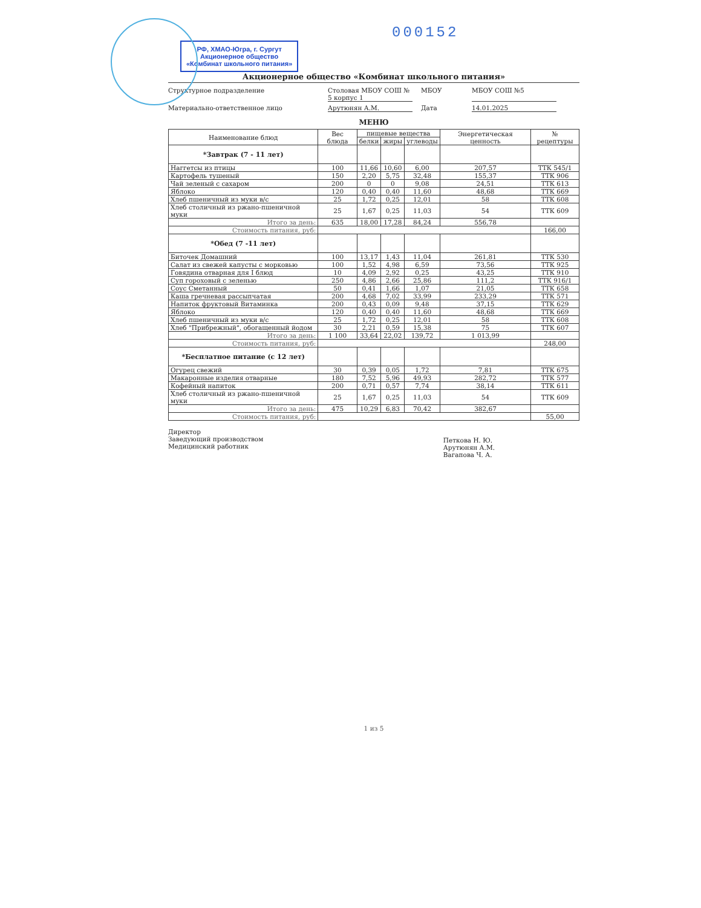000152 РФ, ХМАО-Югра, г. Сургут
Акционерное общество
«Комбинат школьного питания»
Акционерное общество «Комбинат школьного питания»
Структурное подразделение
Столовая МБОУ СОШ № 5 корпус 1
МБОУ
МБОУ СОШ №5
Материально-ответственное лицо
Арутюнян А.М.
Дата
14.01.2025
МЕНЮ
| Наименование блюд | Вес блюда | пищевые вещества | | | Энергетическая ценность | № рецептуры |
| --- | --- | --- | --- | --- | --- | --- |
| | | белки | жиры | углеводы | | |
| *Завтрак (7 - 11 лет) | | | | | | |
| Наггетсы из птицы | 100 | 11,66 | 10,60 | 6,00 | 207,57 | ТТК 545/1 |
| Картофель тушеный | 150 | 2,20 | 5,75 | 32,48 | 155,37 | ТТК 906 |
| Чай зеленый с сахаром | 200 | 0 | 0 | 9,08 | 24,51 | ТТК 613 |
| Яблоко | 120 | 0,40 | 0,40 | 11,60 | 48,68 | ТТК 669 |
| Хлеб пшеничный из муки в/с | 25 | 1,72 | 0,25 | 12,01 | 58 | ТТК 608 |
| Хлеб столичный из ржано-пшеничной муки | 25 | 1,67 | 0,25 | 11,03 | 54 | ТТК 609 |
| Итого за день: | 635 | 18,00 | 17,28 | 84,24 | 556,78 | |
| Стоимость питания, руб: | | | | | | 166,00 |
| *Обед (7 -11 лет) | | | | | | |
| Биточек Домашний | 100 | 13,17 | 1,43 | 11,04 | 261,81 | ТТК 530 |
| Салат из свежей капусты с морковью | 100 | 1,52 | 4,98 | 6,59 | 73,56 | ТТК 925 |
| Говядина отварная для I блюд | 10 | 4,09 | 2,92 | 0,25 | 43,25 | ТТК 910 |
| Суп гороховый с зеленью | 250 | 4,86 | 2,66 | 25,86 | 111,2 | ТТК 916/1 |
| Соус Сметанный | 50 | 0,41 | 1,66 | 1,07 | 21,05 | ТТК 658 |
| Каша гречневая рассыпчатая | 200 | 4,68 | 7,02 | 33,99 | 233,29 | ТТК 571 |
| Напиток фруктовый Витаминка | 200 | 0,43 | 0,09 | 9,48 | 37,15 | ТТК 629 |
| Яблоко | 120 | 0,40 | 0,40 | 11,60 | 48,68 | ТТК 669 |
| Хлеб пшеничный из муки в/с | 25 | 1,72 | 0,25 | 12,01 | 58 | ТТК 608 |
| Хлеб "Прибрежный", обогащенный йодом | 30 | 2,21 | 0,59 | 15,38 | 75 | ТТК 607 |
| Итого за день: | 1 100 | 33,64 | 22,02 | 139,72 | 1 013,99 | |
| Стоимость питания, руб: | | | | | | 248,00 |
| *Бесплатное питание (с 12 лет) | | | | | | |
| Огурец свежий | 30 | 0,39 | 0,05 | 1,72 | 7,81 | ТТК 675 |
| Макаронные изделия отварные | 180 | 7,52 | 5,96 | 49,93 | 282,72 | ТТК 577 |
| Кофейный напиток | 200 | 0,71 | 0,57 | 7,74 | 38,14 | ТТК 611 |
| Хлеб столичный из ржано-пшеничной муки | 25 | 1,67 | 0,25 | 11,03 | 54 | ТТК 609 |
| Итого за день: | 475 | 10,29 | 6,83 | 70,42 | 382,67 | |
| Стоимость питания, руб: | | | | | | 55,00 |
Директор
Заведующий производством
Медицинский работник
Петкова Н. Ю.
Арутюнян А.М.
Вагапова Ч. А.
1 из 5